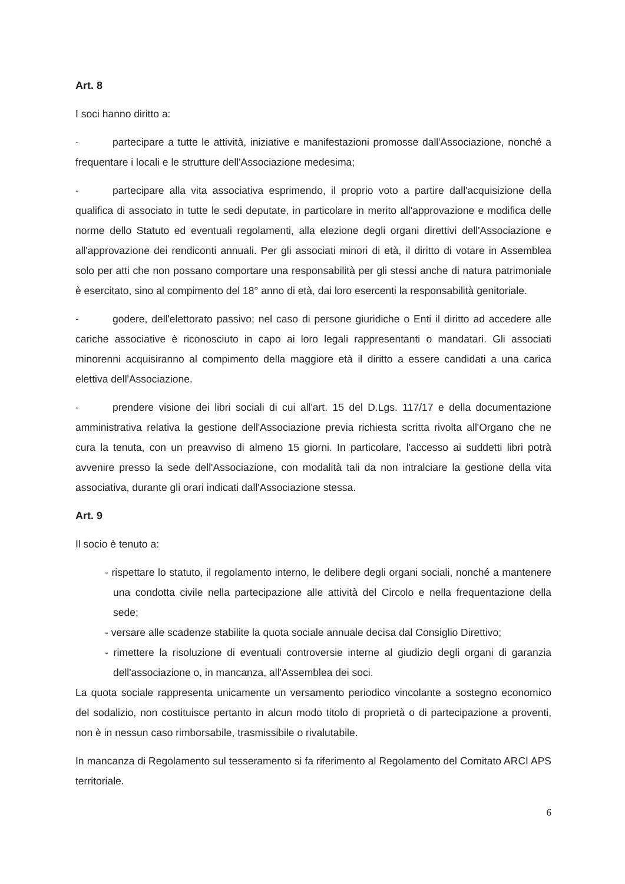Art. 8
I soci hanno diritto a:
- partecipare a tutte le attività, iniziative e manifestazioni promosse dall'Associazione, nonché a frequentare i locali e le strutture dell'Associazione medesima;
- partecipare alla vita associativa esprimendo, il proprio voto a partire dall'acquisizione della qualifica di associato in tutte le sedi deputate, in particolare in merito all'approvazione e modifica delle norme dello Statuto ed eventuali regolamenti, alla elezione degli organi direttivi dell'Associazione e all'approvazione dei rendiconti annuali. Per gli associati minori di età, il diritto di votare in Assemblea solo per atti che non possano comportare una responsabilità per gli stessi anche di natura patrimoniale è esercitato, sino al compimento del 18° anno di età, dai loro esercenti la responsabilità genitoriale.
- godere, dell'elettorato passivo; nel caso di persone giuridiche o Enti il diritto ad accedere alle cariche associative è riconosciuto in capo ai loro legali rappresentanti o mandatari. Gli associati minorenni acquisiranno al compimento della maggiore età il diritto a essere candidati a una carica elettiva dell'Associazione.
- prendere visione dei libri sociali di cui all'art. 15 del D.Lgs. 117/17 e della documentazione amministrativa relativa la gestione dell'Associazione previa richiesta scritta rivolta all'Organo che ne cura la tenuta, con un preavviso di almeno 15 giorni. In particolare, l'accesso ai suddetti libri potrà avvenire presso la sede dell'Associazione, con modalità tali da non intralciare la gestione della vita associativa, durante gli orari indicati dall'Associazione stessa.
Art. 9
Il socio è tenuto a:
- rispettare lo statuto, il regolamento interno, le delibere degli organi sociali, nonché a mantenere una condotta civile nella partecipazione alle attività del Circolo e nella frequentazione della sede;
- versare alle scadenze stabilite la quota sociale annuale decisa dal Consiglio Direttivo;
- rimettere la risoluzione di eventuali controversie interne al giudizio degli organi di garanzia dell'associazione o, in mancanza, all'Assemblea dei soci.
La quota sociale rappresenta unicamente un versamento periodico vincolante a sostegno economico del sodalizio, non costituisce pertanto in alcun modo titolo di proprietà o di partecipazione a proventi, non è in nessun caso rimborsabile, trasmissibile o rivalutabile.
In mancanza di Regolamento sul tesseramento si fa riferimento al Regolamento del Comitato ARCI APS territoriale.
6